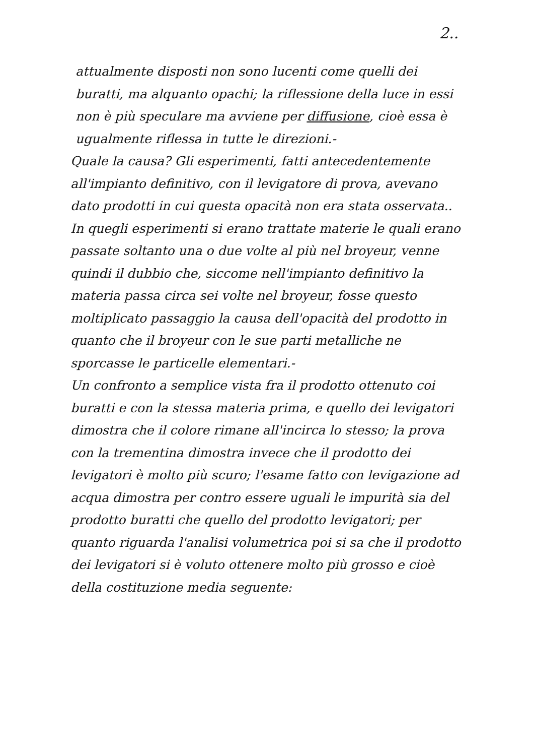2..
attualmente disposti non sono lucenti come quelli dei buratti, ma alquanto opachi; la riflessione della luce in essi non è più speculare ma avviene per diffusione, cioè essa è ugualmente riflessa in tutte le direzioni.-
Quale la causa? Gli esperimenti, fatti antecedentemente all'impianto definitivo, con il levigatore di prova, avevano dato prodotti in cui questa opacità non era stata osservata.. In quegli esperimenti si erano trattate materie le quali erano passate soltanto una o due volte al più nel broyeur, venne quindi il dubbio che, siccome nell'impianto definitivo la materia passa circa sei volte nel broyeur, fosse questo moltiplicato passaggio la causa dell'opacità del prodotto in quanto che il broyeur con le sue parti metalliche ne sporcasse le particelle elementari.-
Un confronto a semplice vista fra il prodotto ottenuto coi buratti e con la stessa materia prima, e quello dei levigatori dimostra che il colore rimane all'incirca lo stesso; la prova con la trementina dimostra invece che il prodotto dei levigatori è molto più scuro; l'esame fatto con levigazione ad acqua dimostra per contro essere uguali le impurità sia del prodotto buratti che quello del prodotto levigatori; per quanto riguarda l'analisi volumetrica poi si sa che il prodotto dei levigatori si è voluto ottenere molto più grosso e cioè della costituzione media seguente: